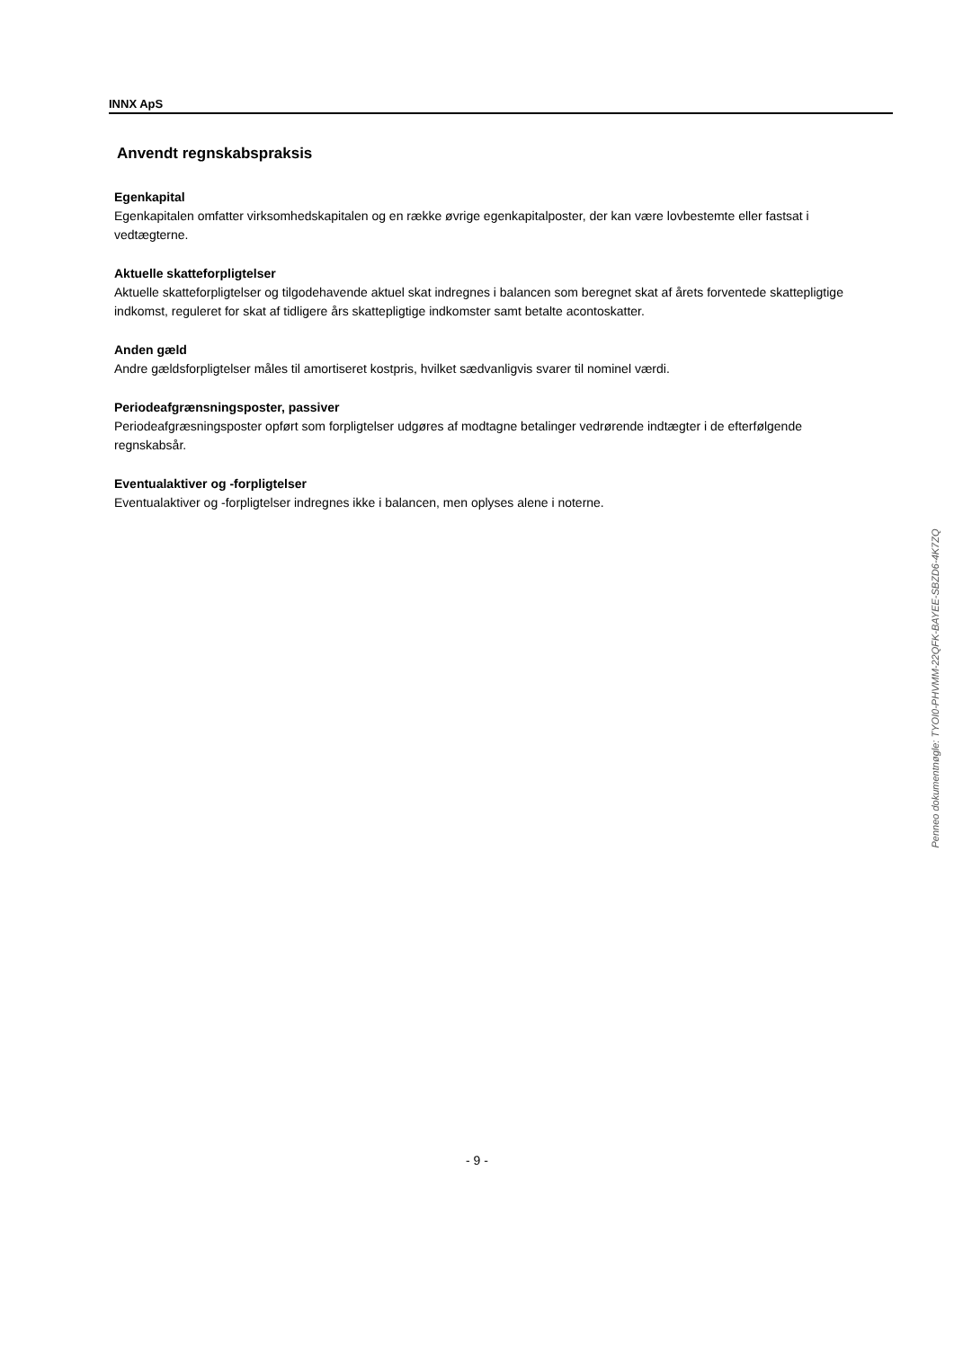INNX ApS
Anvendt regnskabspraksis
Egenkapital
Egenkapitalen omfatter virksomhedskapitalen og en række øvrige egenkapitalposter, der kan være lovbestemte eller fastsat i vedtægterne.
Aktuelle skatteforpligtelser
Aktuelle skatteforpligtelser og tilgodehavende aktuel skat indregnes i balancen som beregnet skat af årets forventede skattepligtige indkomst, reguleret for skat af tidligere års skattepligtige indkomster samt betalte acontoskatter.
Anden gæld
Andre gældsforpligtelser måles til amortiseret kostpris, hvilket sædvanligvis svarer til nominel værdi.
Periodeafgrænsningsposter, passiver
Periodeafgræsningsposter opført som forpligtelser udgøres af modtagne betalinger vedrørende indtægter i de efterfølgende regnskabsår.
Eventualaktiver og -forpligtelser
Eventualaktiver og -forpligtelser indregnes ikke i balancen, men oplyses alene i noterne.
Penneo dokumentnøgle: TYOI0-PHVMM-22QFK-BAYEE-SBZD6-4K7ZQ
- 9 -